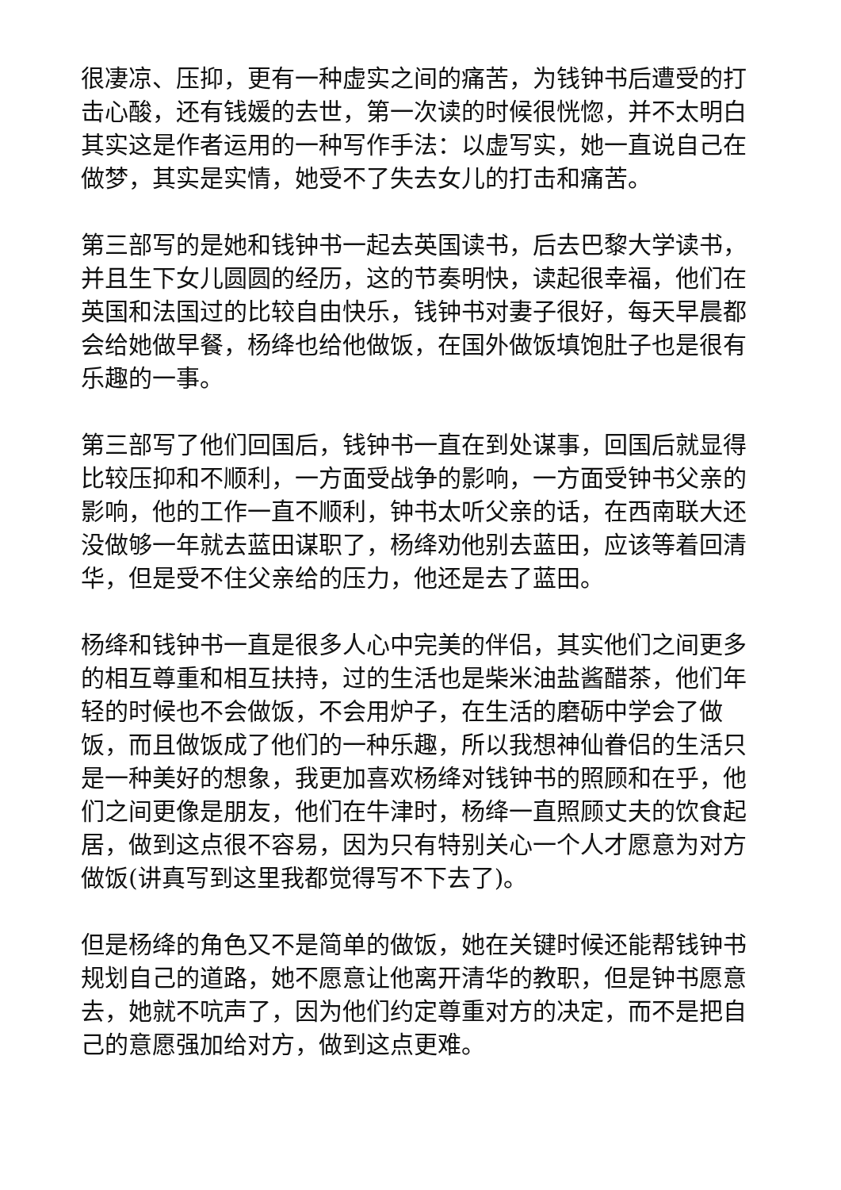很凄凉、压抑，更有一种虚实之间的痛苦，为钱钟书后遭受的打击心酸，还有钱媛的去世，第一次读的时候很恍惚，并不太明白其实这是作者运用的一种写作手法：以虚写实，她一直说自己在做梦，其实是实情，她受不了失去女儿的打击和痛苦。
第三部写的是她和钱钟书一起去英国读书，后去巴黎大学读书，并且生下女儿圆圆的经历，这的节奏明快，读起很幸福，他们在英国和法国过的比较自由快乐，钱钟书对妻子很好，每天早晨都会给她做早餐，杨绛也给他做饭，在国外做饭填饱肚子也是很有乐趣的一事。
第三部写了他们回国后，钱钟书一直在到处谋事，回国后就显得比较压抑和不顺利，一方面受战争的影响，一方面受钟书父亲的影响，他的工作一直不顺利，钟书太听父亲的话，在西南联大还没做够一年就去蓝田谋职了，杨绛劝他别去蓝田，应该等着回清华，但是受不住父亲给的压力，他还是去了蓝田。
杨绛和钱钟书一直是很多人心中完美的伴侣，其实他们之间更多的相互尊重和相互扶持，过的生活也是柴米油盐酱醋茶，他们年轻的时候也不会做饭，不会用炉子，在生活的磨砺中学会了做饭，而且做饭成了他们的一种乐趣，所以我想神仙眷侣的生活只是一种美好的想象，我更加喜欢杨绛对钱钟书的照顾和在乎，他们之间更像是朋友，他们在牛津时，杨绛一直照顾丈夫的饮食起居，做到这点很不容易，因为只有特别关心一个人才愿意为对方做饭(讲真写到这里我都觉得写不下去了)。
但是杨绛的角色又不是简单的做饭，她在关键时候还能帮钱钟书规划自己的道路，她不愿意让他离开清华的教职，但是钟书愿意去，她就不吭声了，因为他们约定尊重对方的决定，而不是把自己的意愿强加给对方，做到这点更难。